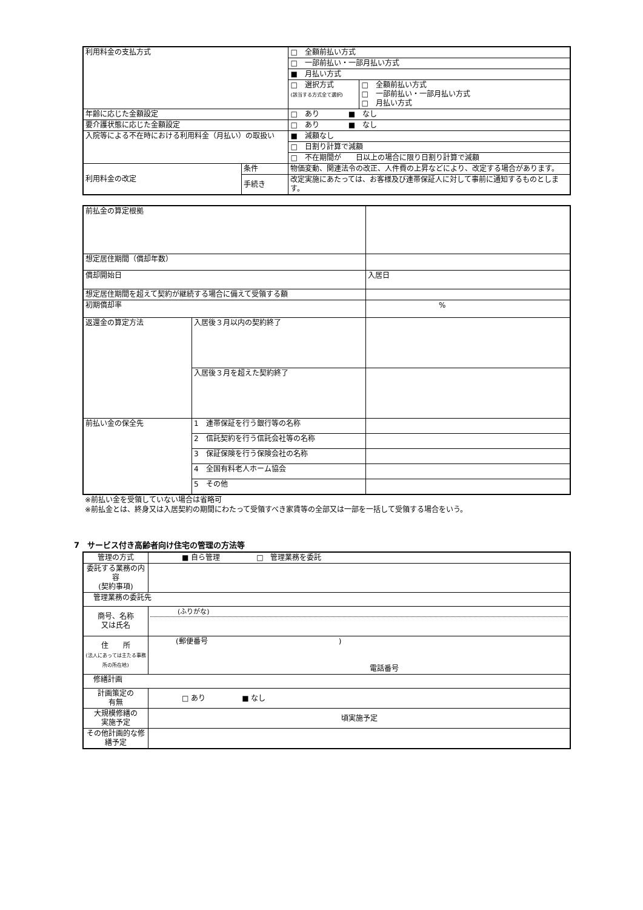| 利用料金の支払方式 | | □ 全額前払い方式 | |
| | | □ 一部前払い・一部月払い方式 | |
| | | ■ 月払い方式 | |
| | | □ 選択方式 (該当する方式全て選択) | □ 全額前払い方式 □ 一部前払い・一部月払い方式 □ 月払い方式 |
| 年齢に応じた金額設定 | | □ あり ■ なし | |
| 要介護状態に応じた金額設定 | | □ あり ■ なし | |
| 入院等による不在時における利用料金（月払い）の取扱い | | ■ 減額なし | |
| | | □ 日割り計算で減額 | |
| | | □ 不在期間が 日以上の場合に限り日割り計算で減額 | |
| 利用料金の改定 | 条件 | 物価変動、関連法令の改正、人件費の上昇などにより、改定する場合があります。 | |
| | 手続き | 改定実施にあたっては、お客様及び連帯保証人に対して事前に通知するものとします。 | |
| 前払金の算定根拠 | | | |
| 想定居住期間（償却年数） | | | |
| 償却開始日 | | 入居日 | |
| 想定居住期間を超えて契約が継続する場合に備えて受領する額 | | | |
| 初期償却率 | | % | |
| 返還金の算定方法 | 入居後３月以内の契約終了 | | |
| | 入居後３月を超えた契約終了 | | |
| 前払い金の保全先 | 1 連帯保証を行う銀行等の名称 | | |
| | 2 信託契約を行う信託会社等の名称 | | |
| | 3 保証保険を行う保険会社の名称 | | |
| | 4 全国有料老人ホーム協会 | | |
| | 5 その他 | | |
※前払い金を受領していない場合は省略可
※前払金とは、終身又は入居契約の期間にわたって受領すべき家賃等の全部又は一部を一括して受領する場合をいう。
7　サービス付き高齢者向け住宅の管理の方法等
| 管理の方式 | ■ 自ら管理 □ 管理業務を委託 |
| 委託する業務の内容 (契約事項) | |
| 管理業務の委託先 | |
| 商号、名称 又は氏名 | (ふりがな) |
| 住 所 (法人にあっては主たる事務所の所在地) | (郵便番号 ) 電話番号 |
| 修繕計画 | |
| 計画策定の 有無 | □ あり ■ なし |
| 大規模修繕の 実施予定 | 頃実施予定 |
| その他計画的な修繕予定 | |